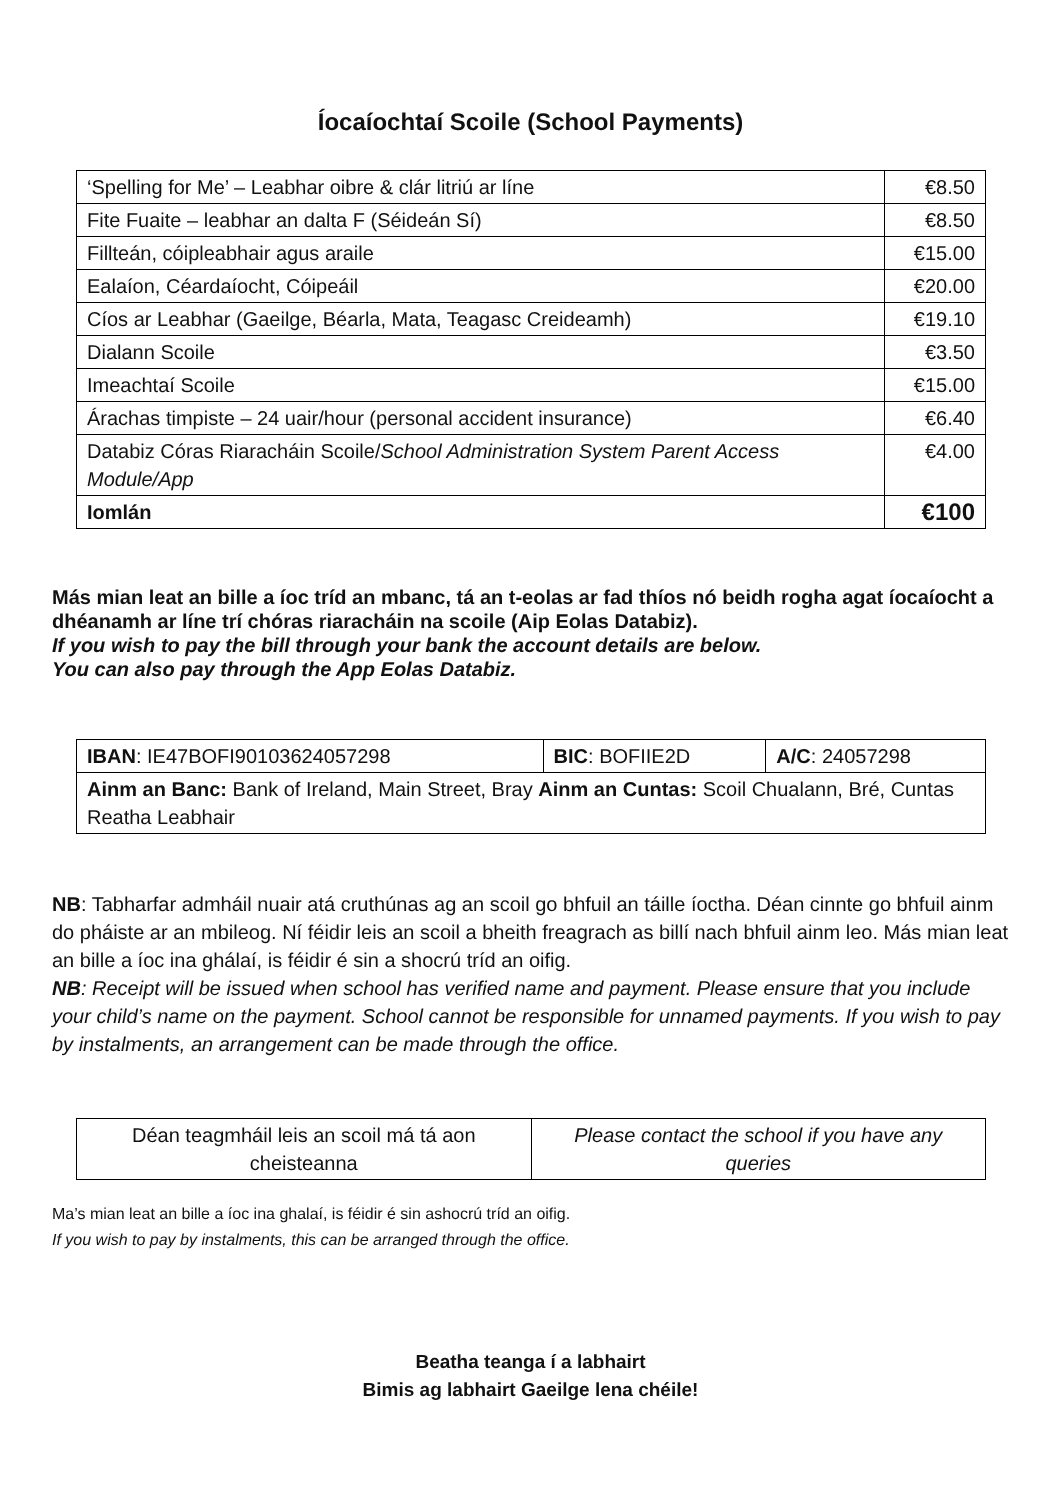Íocaíochtaí Scoile (School Payments)
| ‘Spelling for Me’ – Leabhar oibre & clár litriú ar líne | €8.50 |
| Fite Fuaite – leabhar an dalta F (Séideán Sí) | €8.50 |
| Fillteán, cóipleabhair agus araile | €15.00 |
| Ealaíon, Céardaíocht, Cóipeáil | €20.00 |
| Cíos ar Leabhar (Gaeilge, Béarla, Mata, Teagasc Creideamh) | €19.10 |
| Dialann Scoile | €3.50 |
| Imeachtaí Scoile | €15.00 |
| Árachas timpiste – 24 uair/hour (personal accident insurance) | €6.40 |
| Databiz Córas Riaracháin Scoile/ School Administration System Parent Access Module/App | €4.00 |
| Iomlán | €100 |
Más mian leat an bille a íoc tríd an mbanc, tá an t-eolas ar fad thíos nó beidh rogha agat íocaíocht a dhéanamh ar líne trí chóras riaracháin na scoile (Aip Eolas Databiz).
If you wish to pay the bill through your bank the account details are below.
You can also pay through the App Eolas Databiz.
| IBAN : IE47BOFI90103624057298 | BIC : BOFIIE2D | A/C : 24057298 |
| Ainm an Banc: Bank of Ireland, Main Street, Bray Ainm an Cuntas: Scoil Chualann, Bré, Cuntas Reatha Leabhair | | |
NB: Tabharfar admháil nuair atá cruthúnas ag an scoil go bhfuil an táille íoctha. Déan cinnte go bhfuil ainm do pháiste ar an mbileog. Ní féidir leis an scoil a bheith freagrach as billí nach bhfuil ainm leo. Más mian leat an bille a íoc ina ghálaí, is féidir é sin a shocrú tríd an oifig.
NB: Receipt will be issued when school has verified name and payment. Please ensure that you include your child’s name on the payment. School cannot be responsible for unnamed payments. If you wish to pay by instalments, an arrangement can be made through the office.
| Déan teagmháil leis an scoil má tá aon cheisteanna | Please contact the school if you have any queries |
Ma’s mian leat an bille a íoc ina ghalaí, is féidir é sin ashocrú tríd an oifig.
If you wish to pay by instalments, this can be arranged through the office.
Beatha teanga í a labhairt
Bimis ag labhairt Gaeilge lena chéile!